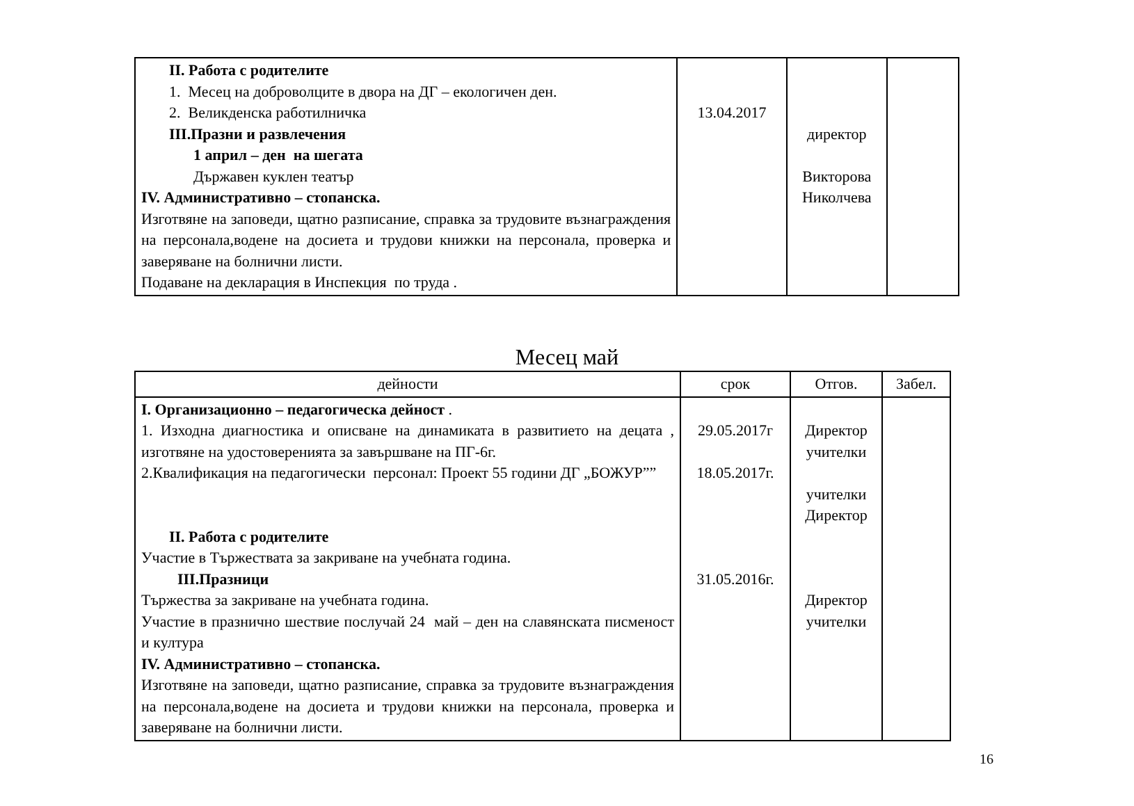| II. Работа с родителите 1. Месец на доброволците в двора на ДГ – екологичен ден. 2. Великденска работилничка III.Празни и развлечения 1 април – ден на шегата Държавен куклен театър IV. Административно – стопанска. Изготвяне на заповеди, щатно разписание, справка за трудовите възнаграждения на персонала,водене на досиета и трудови книжки на персонала, проверка и заверяване на болнични листи. Подаване на декларация в Инспекция по труда . | 13.04.2017 | директор Викторова Николчева | |
Месец май
| дейности | срок | Отгов. | Забел. |
| --- | --- | --- | --- |
| I. Организационно – педагогическа дейност . 1. Изходна диагностика и описване на динамиката в развитието на децата , изготвяне на удостоверенията за завършване на ПГ-6г. 2.Квалификация на педагогически персонал: Проект 55 години ДГ „БОЖУР”” II. Работа с родителите Участие в Тържествата за закриване на учебната година. III.Празници Тържества за закриване на учебната година. Участие в празнично шествие послучай 24 май – ден на славянската писменост и култура IV. Административно – стопанска. Изготвяне на заповеди, щатно разписание, справка за трудовите възнаграждения на персонала,водене на досиета и трудови книжки на персонала, проверка и заверяване на болнични листи. | 29.05.2017г 18.05.2017г. 31.05.2016г. | Директор учителки учителки Директор Директор учителки | |
16